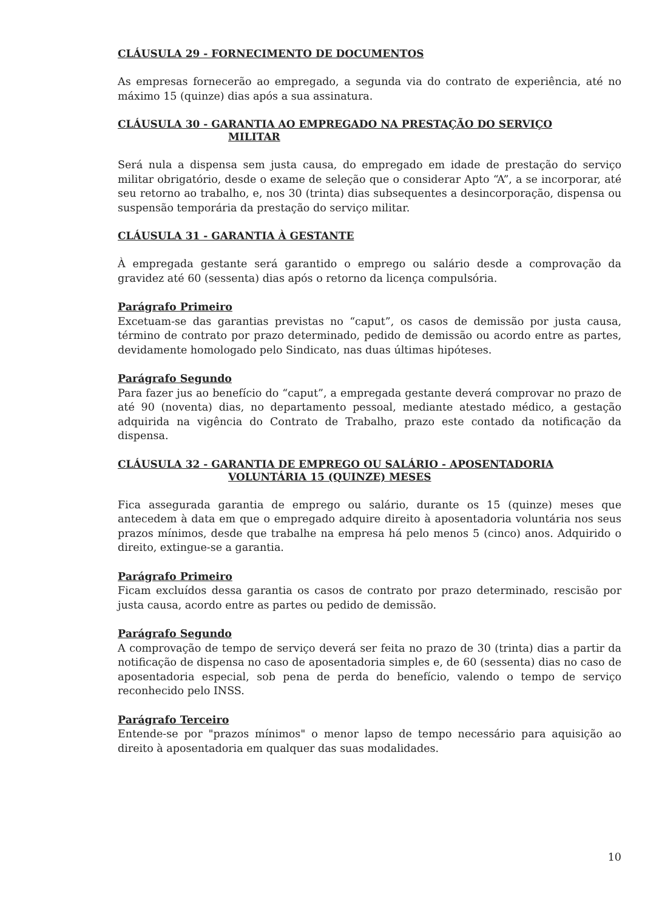CLÁUSULA 29 - FORNECIMENTO DE DOCUMENTOS
As empresas fornecerão ao empregado, a segunda via do contrato de experiência, até no máximo 15 (quinze) dias após a sua assinatura.
CLÁUSULA 30 - GARANTIA AO EMPREGADO NA PRESTAÇÃO DO SERVIÇO
MILITAR
Será nula a dispensa sem justa causa, do empregado em idade de prestação do serviço militar obrigatório, desde o exame de seleção que o considerar Apto “A”, a se incorporar, até seu retorno ao trabalho, e, nos 30 (trinta) dias subsequentes a desincorporação, dispensa ou suspensão temporária da prestação do serviço militar.
CLÁUSULA 31 - GARANTIA À GESTANTE
À empregada gestante será garantido o emprego ou salário desde a comprovação da gravidez até 60 (sessenta) dias após o retorno da licença compulsória.
Parágrafo Primeiro
Excetuam-se das garantias previstas no “caput”, os casos de demissão por justa causa, término de contrato por prazo determinado, pedido de demissão ou acordo entre as partes, devidamente homologado pelo Sindicato, nas duas últimas hipóteses.
Parágrafo Segundo
Para fazer jus ao benefício do “caput”, a empregada gestante deverá comprovar no prazo de até 90 (noventa) dias, no departamento pessoal, mediante atestado médico, a gestação adquirida na vigência do Contrato de Trabalho, prazo este contado da notificação da dispensa.
CLÁUSULA 32 - GARANTIA DE EMPREGO OU SALÁRIO - APOSENTADORIA
VOLUNTÁRIA 15 (QUINZE) MESES
Fica assegurada garantia de emprego ou salário, durante os 15 (quinze) meses que antecedem à data em que o empregado adquire direito à aposentadoria voluntária nos seus prazos mínimos, desde que trabalhe na empresa há pelo menos 5 (cinco) anos. Adquirido o direito, extingue-se a garantia.
Parágrafo Primeiro
Ficam excluídos dessa garantia os casos de contrato por prazo determinado, rescisão por justa causa, acordo entre as partes ou pedido de demissão.
Parágrafo Segundo
A comprovação de tempo de serviço deverá ser feita no prazo de 30 (trinta) dias a partir da notificação de dispensa no caso de aposentadoria simples e, de 60 (sessenta) dias no caso de aposentadoria especial, sob pena de perda do benefício, valendo o tempo de serviço reconhecido pelo INSS.
Parágrafo Terceiro
Entende-se por "prazos mínimos" o menor lapso de tempo necessário para aquisição ao direito à aposentadoria em qualquer das suas modalidades.
10